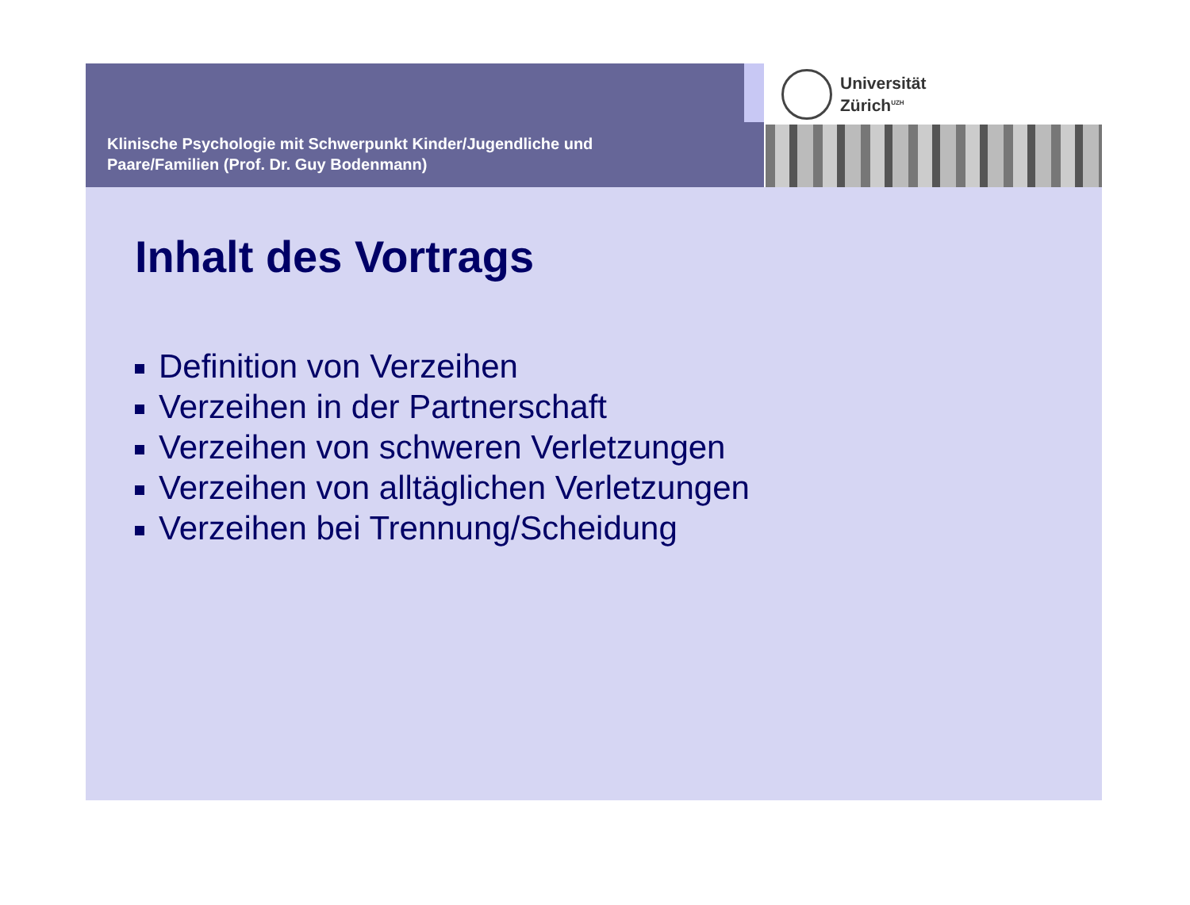Klinische Psychologie mit Schwerpunkt Kinder/Jugendliche und
Paare/Familien (Prof. Dr. Guy Bodenmann)
Universität
Zürich<sup>UZH</sup>
Inhalt des Vortrags
Definition von Verzeihen
Verzeihen in der Partnerschaft
Verzeihen von schweren Verletzungen
Verzeihen von alltäglichen Verletzungen
Verzeihen bei Trennung/Scheidung